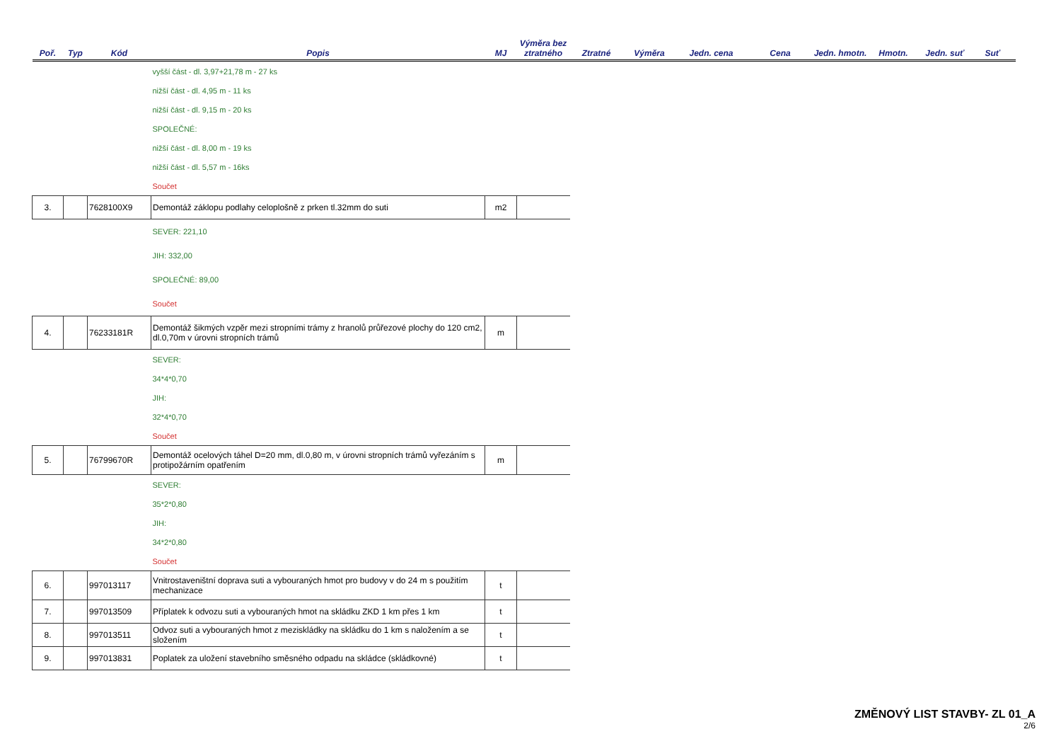| Poř. | Typ | Kód | Popis | MJ | Výměra bez ztratného | Ztratné | Výměra | Jedn. cena | Cena | Jedn. hmotn. | Hmotn. | Jedn. suť | Suť |
| --- | --- | --- | --- | --- | --- | --- | --- | --- | --- | --- | --- | --- | --- |
| | | | vyšší část - dl. 3,97+21,78 m - 27 ks | | | | | | | | | | |
| | | | nižší část - dl. 4,95 m - 11 ks | | | | | | | | | | |
| | | | nižší část - dl. 9,15 m - 20 ks | | | | | | | | | | |
| | | | SPOLEČNÉ: | | | | | | | | | | |
| | | | nižší část - dl. 8,00 m - 19 ks | | | | | | | | | | |
| | | | nižší část - dl. 5,57 m - 16ks | | | | | | | | | | |
| | | | Součet | | | | | | | | | | |
| 3. | | 7628100X9 | Demontáž záklopu podlahy celoplošně z prken tl.32mm do suti | m2 | | | | | | | | | |
| | | | SEVER: 221,10 | | | | | | | | | | |
| | | | JIH: 332,00 | | | | | | | | | | |
| | | | SPOLEČNÉ: 89,00 | | | | | | | | | | |
| | | | Součet | | | | | | | | | | |
| 4. | | 76233181R | Demontáž šikmých vzpěr mezi stropními trámy z hranolů průřezové plochy do 120 cm2, dl.0,70m v úrovni stropních trámů | m | | | | | | | | | |
| | | | SEVER: | | | | | | | | | | |
| | | | 34*4*0,70 | | | | | | | | | | |
| | | | JIH: | | | | | | | | | | |
| | | | 32*4*0,70 | | | | | | | | | | |
| | | | Součet | | | | | | | | | | |
| 5. | | 76799670R | Demontáž ocelových táhel D=20 mm, dl.0,80 m, v úrovni stropních trámů vyřezáním s protipožárním opatřením | m | | | | | | | | | |
| | | | SEVER: | | | | | | | | | | |
| | | | 35*2*0,80 | | | | | | | | | | |
| | | | JIH: | | | | | | | | | | |
| | | | 34*2*0,80 | | | | | | | | | | |
| | | | Součet | | | | | | | | | | |
| 6. | | 997013117 | Vnitrostaveništní doprava suti a vybouraných hmot pro budovy v do 24 m s použitím mechanizace | t | | | | | | | | | |
| 7. | | 997013509 | Příplatek k odvozu suti a vybouraných hmot na skládku ZKD 1 km přes 1 km | t | | | | | | | | | |
| 8. | | 997013511 | Odvoz suti a vybouraných hmot z meziskládky na skládku do 1 km s naložením a se složením | t | | | | | | | | | |
| 9. | | 997013831 | Poplatek za uložení stavebního směsného odpadu na skládce (skládkovné) | t | | | | | | | | | |
ZMĚNOVÝ LIST STAVBY- ZL 01_A
2/6